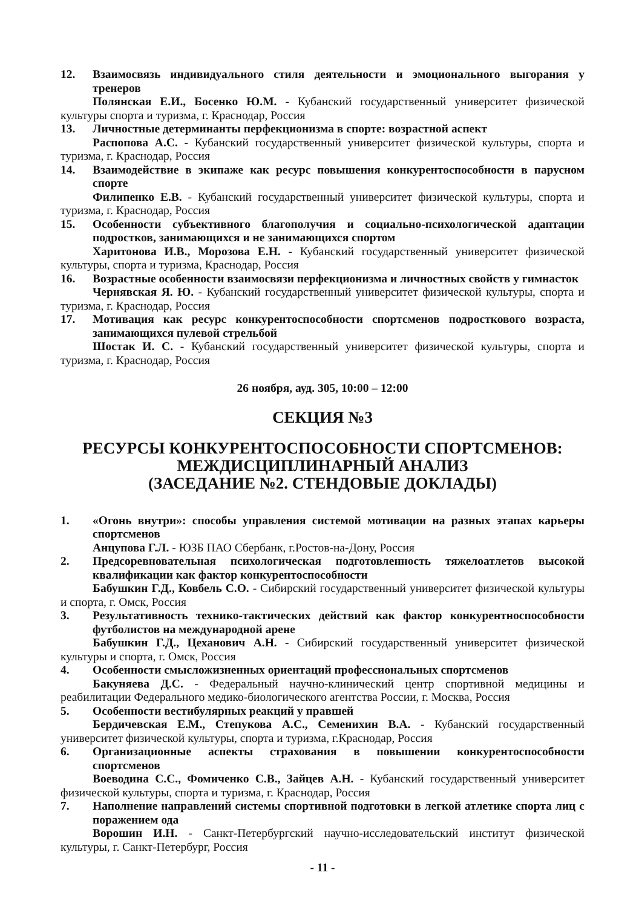12. Взаимосвязь индивидуального стиля деятельности и эмоционального выгорания у тренеров
Полянская Е.И., Босенко Ю.М. - Кубанский государственный университет физической культуры спорта и туризма, г. Краснодар, Россия
13. Личностные детерминанты перфекционизма в спорте: возрастной аспект
Распопова А.С. - Кубанский государственный университет физической культуры, спорта и туризма, г. Краснодар, Россия
14. Взаимодействие в экипаже как ресурс повышения конкурентоспособности в парусном спорте
Филипенко Е.В. - Кубанский государственный университет физической культуры, спорта и туризма, г. Краснодар, Россия
15. Особенности субъективного благополучия и социально-психологической адаптации подростков, занимающихся и не занимающихся спортом
Харитонова И.В., Морозова Е.Н. - Кубанский государственный университет физической культуры, спорта и туризма, Краснодар, Россия
16. Возрастные особенности взаимосвязи перфекционизма и личностных свойств у гимнасток
Чернявская Я. Ю. - Кубанский государственный университет физической культуры, спорта и туризма, г. Краснодар, Россия
17. Мотивация как ресурс конкурентоспособности спортсменов подросткового возраста, занимающихся пулевой стрельбой
Шостак И. С. - Кубанский государственный университет физической культуры, спорта и туризма, г. Краснодар, Россия
26 ноября, ауд. 305, 10:00 – 12:00
СЕКЦИЯ №3
РЕСУРСЫ КОНКУРЕНТОСПОСОБНОСТИ СПОРТСМЕНОВ:
МЕЖДИСЦИПЛИНАРНЫЙ АНАЛИЗ
(ЗАСЕДАНИЕ №2. СТЕНДОВЫЕ ДОКЛАДЫ)
1. «Огонь внутри»: способы управления системой мотивации на разных этапах карьеры спортсменов
Анцупова Г.Л. - ЮЗБ ПАО Сбербанк, г.Ростов-на-Дону, Россия
2. Предсоревновательная психологическая подготовленность тяжелоатлетов высокой квалификации как фактор конкурентоспособности
Бабушкин Г.Д., Ковбель С.О. - Сибирский государственный университет физической культуры и спорта, г. Омск, Россия
3. Результативность технико-тактических действий как фактор конкурентноспособности футболистов на международной арене
Бабушкин Г.Д., Цеханович А.Н. - Сибирский государственный университет физической культуры и спорта, г. Омск, Россия
4. Особенности смысложизненных ориентаций профессиональных спортсменов
Бакуняева Д.С. - Федеральный научно-клинический центр спортивной медицины и реабилитации Федерального медико-биологического агентства России, г. Москва, Россия
5. Особенности вестибулярных реакций у правшей
Бердичевская Е.М., Степукова А.С., Семенихин В.А. - Кубанский государственный университет физической культуры, спорта и туризма, г.Краснодар, Россия
6. Организационные аспекты страхования в повышении конкурентоспособности спортсменов
Воеводина С.С., Фомиченко С.В., Зайцев А.Н. - Кубанский государственный университет физической культуры, спорта и туризма, г. Краснодар, Россия
7. Наполнение направлений системы спортивной подготовки в легкой атлетике спорта лиц с поражением ода
Ворошин И.Н. - Санкт-Петербургский научно-исследовательский институт физической культуры, г. Санкт-Петербург, Россия
- 11 -